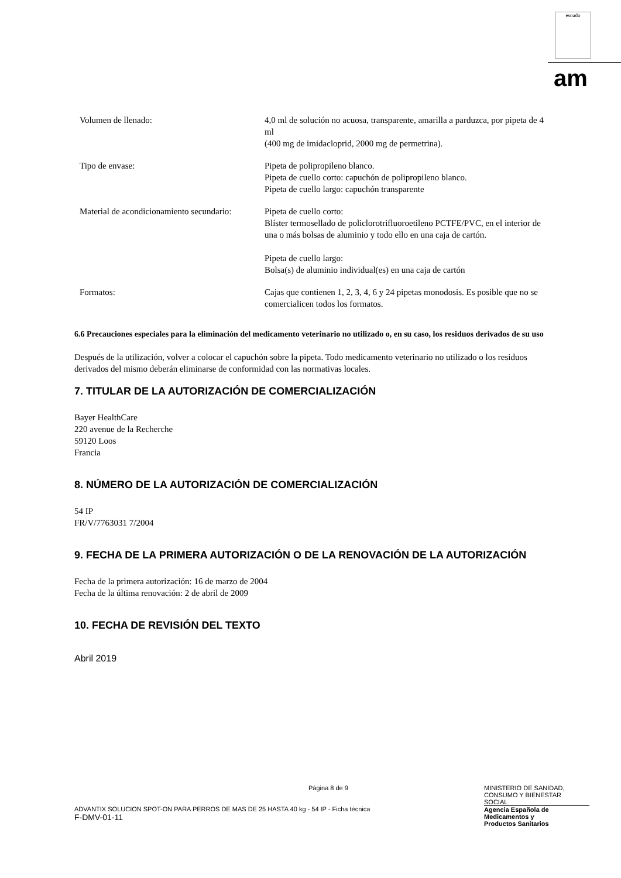escudo
am
| Volumen de llenado: | 4,0 ml de solución no acuosa, transparente, amarilla a parduzca, por pipeta de 4 ml (400 mg de imidacloprid, 2000 mg de permetrina). |
| Tipo de envase: | Pipeta de polipropileno blanco. Pipeta de cuello corto: capuchón de polipropileno blanco. Pipeta de cuello largo: capuchón transparente |
| Material de acondicionamiento secundario: | Pipeta de cuello corto: Blíster termosellado de policlorotrifluoroetileno PCTFE/PVC, en el interior de una o más bolsas de aluminio y todo ello en una caja de cartón. Pipeta de cuello largo: Bolsa(s) de aluminio individual(es) en una caja de cartón |
| Formatos: | Cajas que contienen 1, 2, 3, 4, 6 y 24 pipetas monodosis. Es posible que no se comercialicen todos los formatos. |
6.6 Precauciones especiales para la eliminación del medicamento veterinario no utilizado o, en su caso, los residuos derivados de su uso
Después de la utilización, volver a colocar el capuchón sobre la pipeta. Todo medicamento veterinario no utilizado o los residuos derivados del mismo deberán eliminarse de conformidad con las normativas locales.
7. TITULAR DE LA AUTORIZACIÓN DE COMERCIALIZACIÓN
Bayer HealthCare
220 avenue de la Recherche
59120 Loos
Francia
8. NÚMERO DE LA AUTORIZACIÓN DE COMERCIALIZACIÓN
54 IP
FR/V/7763031 7/2004
9. FECHA DE LA PRIMERA AUTORIZACIÓN O DE LA RENOVACIÓN DE LA AUTORIZACIÓN
Fecha de la primera autorización: 16 de marzo de 2004
Fecha de la última renovación: 2 de abril de 2009
10. FECHA DE REVISIÓN DEL TEXTO
Abril 2019
Página 8 de 9 MINISTERIO DE SANIDAD,
CONSUMO Y BIENESTAR
SOCIAL
ADVANTIX SOLUCION SPOT-ON PARA PERROS DE MAS DE 25 HASTA 40 kg - 54 IP - Ficha técnica
F-DMV-01-11
Agencia Española de
Medicamentos y
Productos Sanitarios